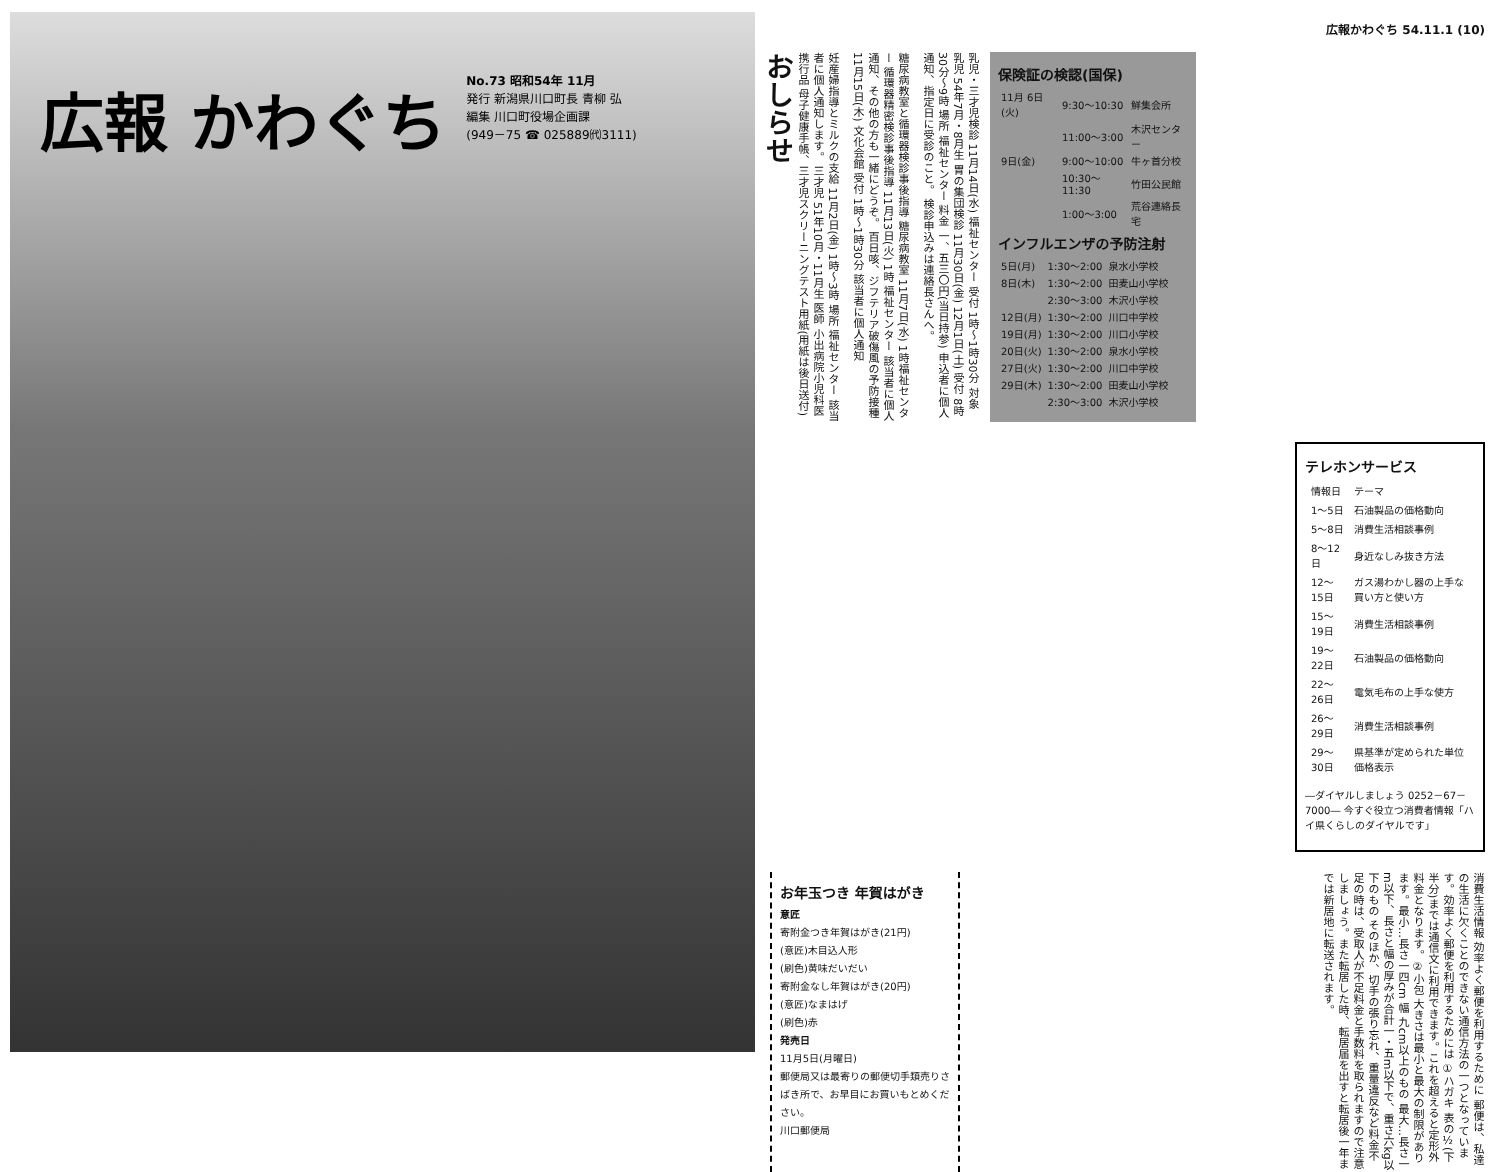広報 かわぐち
No.73 昭和54年 11月
発行 新潟県川口町長 青柳 弘
編集 川口町役場企画課
(949－75 ☎ 025889㈹3111)
広報かわぐち 54.11.1 (10)
おしらせ
妊産婦指導とミルクの支給 11月2日(金) 1時～3時 場所 福祉センター 該当者に個人通知します。 三才児 51年10月・11月生 医師 小出病院小児科医 携行品 母子健康手帳、三才児スクリーニングテスト用紙(用紙は後日送付)
糖尿病教室と循環器検診事後指導 糖尿病教室 11月7日(水) 1時福祉センター 循環器精密検診事後指導 11月13日(火) 1時 福祉センター 該当者に個人通知、その他の方も一緒にどうぞ。 百日咳、ジフテリア破傷風の予防接種 11月15日(木) 文化会館 受付 1時～1時30分 該当者に個人通知
乳児・三才児検診 11月14日(水) 福祉センター 受付 1時～1時30分 対象 乳児 54年7月・8月生 胃の集団検診 11月30日(金) 12月1日(土) 受付 8時30分～9時 場所 福祉センター 料金 一、五三〇円(当日持参) 申込者に個人通知、指定日に受診のこと。 検診申込みは連絡長さんへ。
保険証の検認(国保)
| 11月 6日(火) | 9:30～10:30 | 鮮集会所 |
| | 11:00～3:00 | 木沢センター |
| 9日(金) | 9:00～10:00 | 牛ヶ首分校 |
| | 10:30～11:30 | 竹田公民館 |
| | 1:00～3:00 | 荒谷連絡長宅 |
インフルエンザの予防注射
| 5日(月) | 1:30～2:00 | 泉水小学校 |
| 8日(木) | 1:30～2:00 | 田麦山小学校 |
| | 2:30～3:00 | 木沢小学校 |
| 12日(月) | 1:30～2:00 | 川口中学校 |
| 19日(月) | 1:30～2:00 | 川口小学校 |
| 20日(火) | 1:30～2:00 | 泉水小学校 |
| 27日(火) | 1:30～2:00 | 川口中学校 |
| 29日(木) | 1:30～2:00 | 田麦山小学校 |
| | 2:30～3:00 | 木沢小学校 |
テレホンサービス
| 情報日 | テーマ |
| 1～5日 | 石油製品の価格動向 |
| 5～8日 | 消費生活相談事例 |
| 8～12日 | 身近なしみ抜き方法 |
| 12～15日 | ガス湯わかし器の上手な買い方と使い方 |
| 15～19日 | 消費生活相談事例 |
| 19～22日 | 石油製品の価格動向 |
| 22～26日 | 電気毛布の上手な使方 |
| 26～29日 | 消費生活相談事例 |
| 29～30日 | 県基準が定められた単位価格表示 |
―ダイヤルしましょう 0252－67－7000― 今すぐ役立つ消費者情報「ハイ県くらしのダイヤルです」
お年玉つき 年賀はがき
意匠
寄附金つき年賀はがき(21円)
(意匠)木目込人形
(刷色)黄味だいだい
寄附金なし年賀はがき(20円)
(意匠)なまはげ
(刷色)赤
発売日
11月5日(月曜日)
郵便局又は最寄りの郵便切手類売りさばき所で、お早目にお買いもとめください。
川口郵便局
消費生活情報 効率よく郵便を利用するために 郵便は、私達の生活に欠くことのできない通信方法の一つとなっています。効率よく郵便を利用するためには ①ハガキ 表の½(下半分)までは通信文に利用できます。これを超えると定形外料金となります。②小包 大きさは最小と最大の制限があります。最小…長さ一四cm 幅 九cm以上のもの 最大…長さ一m以下、長さと幅の厚みが合計一・五m以下で、重さ六kg以下のもの そのほか、切手の張り忘れ、重量違反など料金不足の時は、受取人が不足料金と手数料を取られますので注意しましょう。また転居した時、転居届を出すと転居後一年までは新居地に転送されます。